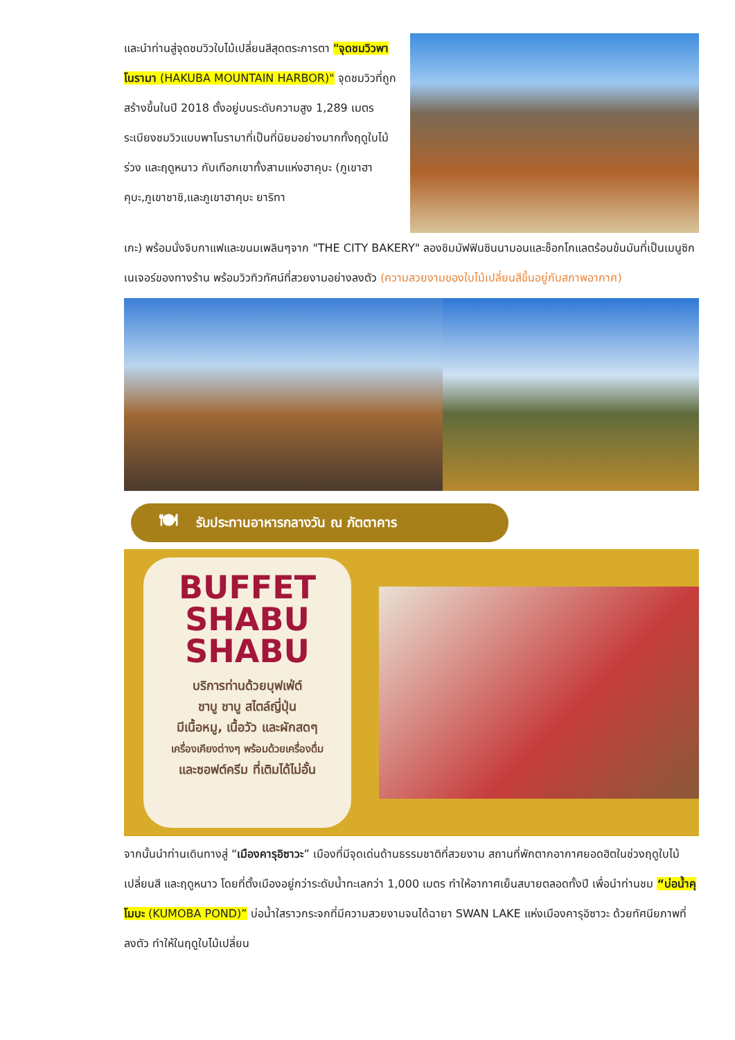และนำท่านสู่จุดชมวิวใบไม้เปลี่ยนสีสุดตระการตา "จุดชมวิวพาโนรามา (HAKUBA MOUNTAIN HARBOR)" จุดชมวิวที่ถูกสร้างขึ้นในปี 2018 ตั้งอยู่บนระดับความสูง 1,289 เมตร ระเบียงชมวิวแบบพาโนรามาที่เป็นที่นิยมอย่างมากทั้งฤดูใบไม้ร่วง และฤดูหนาว กับเทือกเขาทั้งสามแห่งฮาคุบะ (ภูเขาฮาคุบะ,ภูเขาชาชิ,และภูเขาฮาคุบะ ยาริทา
เกะ) พร้อมนั่งจิบกาแฟและขนมเพลินๆจาก "THE CITY BAKERY" ลองชิมมัฟฟินซินนามอนและช็อกโกแลตร้อนข้นมันที่เป็นเมนูซิกเนเจอร์ของทางร้าน พร้อมวิวทิวทัศน์ที่สวยงามอย่างลงตัว (ความสวยงามของใบไม้เปลี่ยนสีขึ้นอยู่กับสภาพอากาศ)
🍽 รับประทานอาหารกลางวัน ณ ภัตตาคาร
BUFFET
SHABU
SHABU
บริการท่านด้วยบุฟเฟ่ต์
ชาบู ชาบู สไตล์ญี่ปุ่น
มีเนื้อหมู, เนื้อวัว และผักสดๆ
เครื่องเคียงต่างๆ พร้อมด้วยเครื่องดื่ม
และซอฟต์ครีม ที่เติมได้ไม่อั้น
จากนั้นนำท่านเดินทางสู่ “เมืองคารุอิซาวะ” เมืองที่มีจุดเด่นด้านธรรมชาติที่สวยงาม สถานที่พักตากอากาศยอดฮิตในช่วงฤดูใบไม้เปลี่ยนสี และฤดูหนาว โดยที่ตั้งเมืองอยู่กว่าระดับน้ำทะเลกว่า 1,000 เมตร ทำให้อากาศเย็นสบายตลอดทั้งปี เพื่อนำท่านชม “บ่อน้ำคุโมบะ (KUMOBA POND)” บ่อน้ำใสราวกระจกที่มีความสวยงามจนได้ฉายา SWAN LAKE แห่งเมืองคารุอิซาวะ ด้วยทัศนียภาพที่ลงตัว ทำให้ในฤดูใบไม้เปลี่ยน